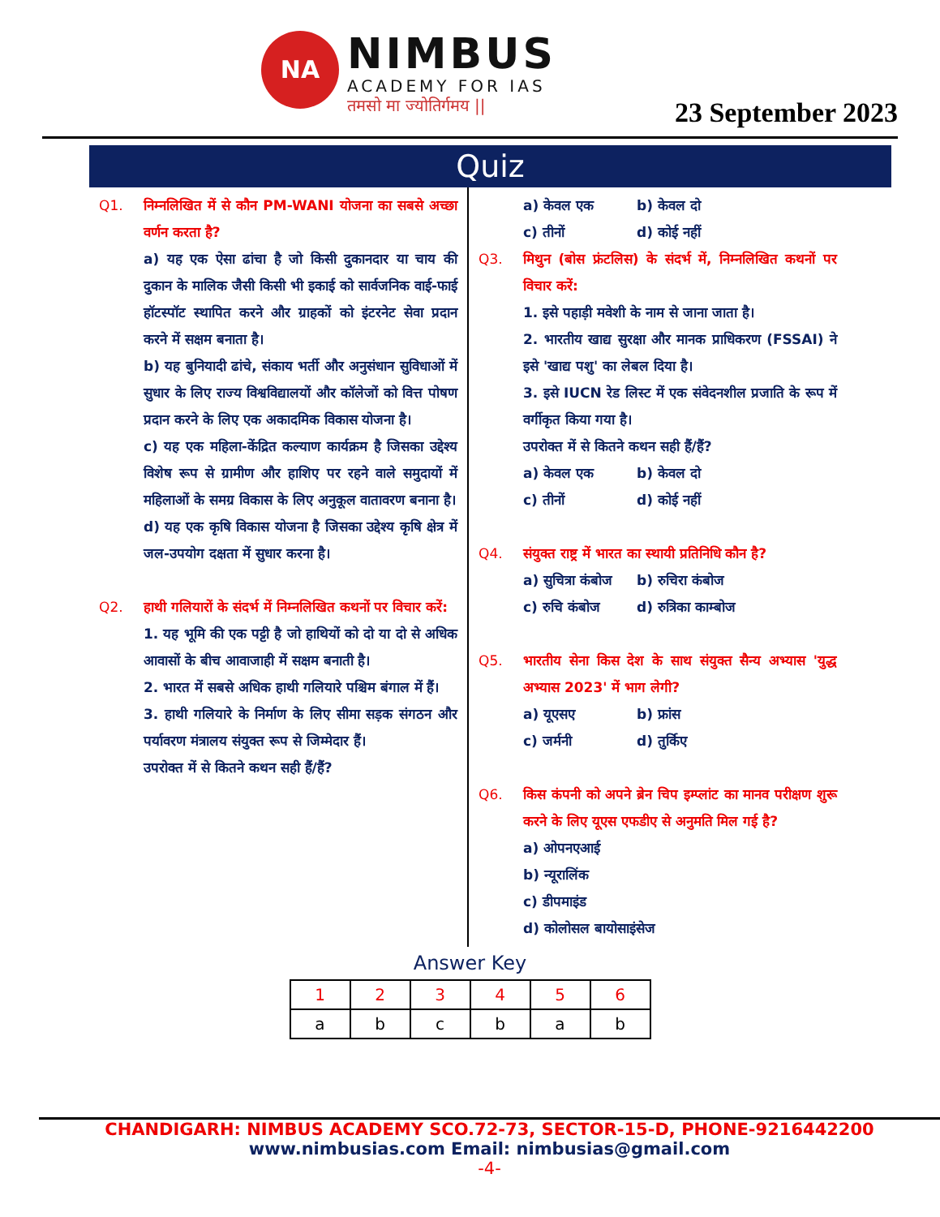NA
NIMBUS
ACADEMY FOR IAS
तमसो मा ज्योतिर्गमय ||
23 September 2023
Quiz
Q1. निम्नलिखित में से कौन PM-WANI योजना का सबसे अच्छा वर्णन करता है?
a) यह एक ऐसा ढांचा है जो किसी दुकानदार या चाय की दुकान के मालिक जैसी किसी भी इकाई को सार्वजनिक वाई-फाई हॉटस्पॉट स्थापित करने और ग्राहकों को इंटरनेट सेवा प्रदान करने में सक्षम बनाता है।
b) यह बुनियादी ढांचे, संकाय भर्ती और अनुसंधान सुविधाओं में सुधार के लिए राज्य विश्वविद्यालयों और कॉलेजों को वित्त पोषण प्रदान करने के लिए एक अकादमिक विकास योजना है।
c) यह एक महिला-केंद्रित कल्याण कार्यक्रम है जिसका उद्देश्य विशेष रूप से ग्रामीण और हाशिए पर रहने वाले समुदायों में महिलाओं के समग्र विकास के लिए अनुकूल वातावरण बनाना है।
d) यह एक कृषि विकास योजना है जिसका उद्देश्य कृषि क्षेत्र में जल-उपयोग दक्षता में सुधार करना है।
Q2. हाथी गलियारों के संदर्भ में निम्नलिखित कथनों पर विचार करें:
1. यह भूमि की एक पट्टी है जो हाथियों को दो या दो से अधिक आवासों के बीच आवाजाही में सक्षम बनाती है।
2. भारत में सबसे अधिक हाथी गलियारे पश्चिम बंगाल में हैं।
3. हाथी गलियारे के निर्माण के लिए सीमा सड़क संगठन और पर्यावरण मंत्रालय संयुक्त रूप से जिम्मेदार हैं।
उपरोक्त में से कितने कथन सही हैं/हैं?
a) केवल एक
b) केवल दो
c) तीनों
d) कोई नहीं
Q3. मिथुन (बोस फ्रंटलिस) के संदर्भ में, निम्नलिखित कथनों पर विचार करें:
1. इसे पहाड़ी मवेशी के नाम से जाना जाता है।
2. भारतीय खाद्य सुरक्षा और मानक प्राधिकरण (FSSAI) ने इसे 'खाद्य पशु' का लेबल दिया है।
3. इसे IUCN रेड लिस्ट में एक संवेदनशील प्रजाति के रूप में वर्गीकृत किया गया है।
उपरोक्त में से कितने कथन सही हैं/हैं?
a) केवल एक
b) केवल दो
c) तीनों
d) कोई नहीं
Q4. संयुक्त राष्ट्र में भारत का स्थायी प्रतिनिधि कौन है?
a) सुचित्रा कंबोज
b) रुचिरा कंबोज
c) रुचि कंबोज
d) रुत्रिका काम्बोज
Q5. भारतीय सेना किस देश के साथ संयुक्त सैन्य अभ्यास 'युद्ध अभ्यास 2023' में भाग लेगी?
a) यूएसए
b) फ्रांस
c) जर्मनी
d) तुर्किए
Q6. किस कंपनी को अपने ब्रेन चिप इम्प्लांट का मानव परीक्षण शुरू करने के लिए यूएस एफडीए से अनुमति मिल गई है?
a) ओपनएआई
b) न्यूरालिंक
c) डीपमाइंड
d) कोलोसल बायोसाइंसेज
Answer Key
| 1 | 2 | 3 | 4 | 5 | 6 |
| --- | --- | --- | --- | --- | --- |
| a | b | c | b | a | b |
CHANDIGARH: NIMBUS ACADEMY SCO.72-73, SECTOR-15-D, PHONE-9216442200
www.nimbusias.com Email: nimbusias@gmail.com
-4-